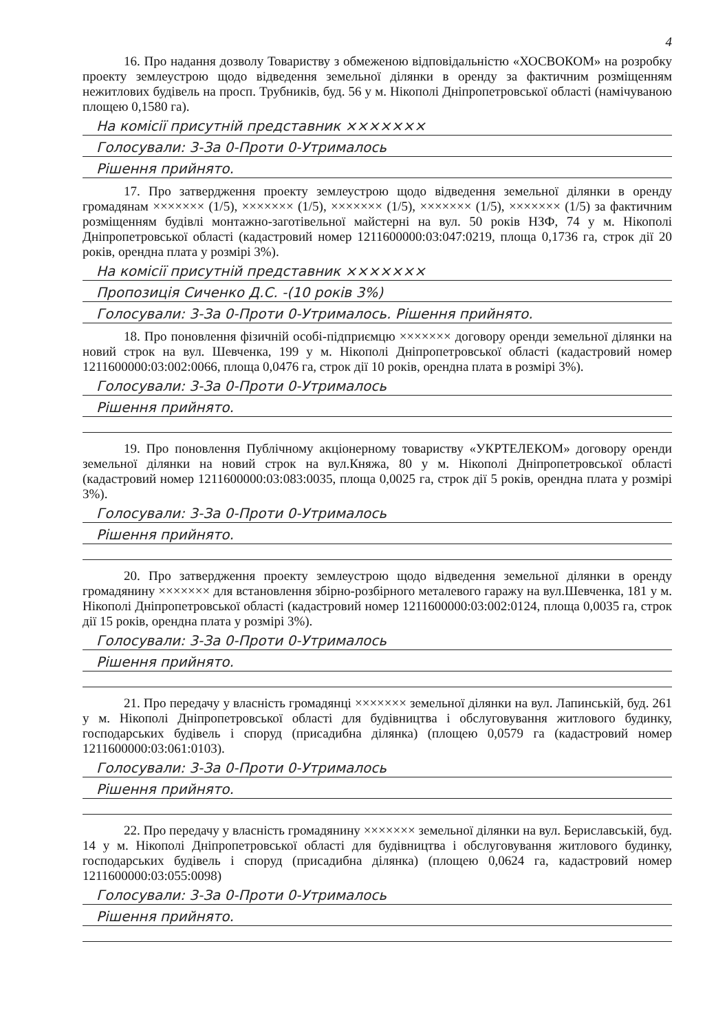4
16. Про надання дозволу Товариству з обмеженою відповідальністю «ХОСВОКОМ» на розробку проекту землеустрою щодо відведення земельної ділянки в оренду за фактичним розміщенням нежитлових будівель на просп. Трубників, буд. 56 у м. Нікополі Дніпропетровської області (намічуваною площею 0,1580 га).
На комісії присутній представник ×××××××
Голосували: 3-За 0-Проти 0-Утрималось
Рішення прийнято.
17. Про затвердження проекту землеустрою щодо відведення земельної ділянки в оренду громадянам ××××××× (1/5), ××××××× (1/5), ××××××× (1/5), ××××××× (1/5), ××××××× (1/5) за фактичним розміщенням будівлі монтажно-заготівельної майстерні на вул. 50 років НЗФ, 74 у м. Нікополі Дніпропетровської області (кадастровий номер 1211600000:03:047:0219, площа 0,1736 га, строк дії 20 років, орендна плата у розмірі 3%).
На комісії присутній представник ×××××××
Пропозиція Сиченко Д.С. -(10 років 3%)
Голосували: 3-За 0-Проти 0-Утрималось. Рішення прийнято.
18. Про поновлення фізичній особі-підприємцю ××××××× договору оренди земельної ділянки на новий строк на вул. Шевченка, 199 у м. Нікополі Дніпропетровської області (кадастровий номер 1211600000:03:002:0066, площа 0,0476 га, строк дії 10 років, орендна плата в розмірі 3%).
Голосували: 3-За 0-Проти 0-Утрималось
Рішення прийнято.
19. Про поновлення Публічному акціонерному товариству «УКРТЕЛЕКОМ» договору оренди земельної ділянки на новий строк на вул.Княжа, 80 у м. Нікополі Дніпропетровської області (кадастровий номер 1211600000:03:083:0035, площа 0,0025 га, строк дії 5 років, орендна плата у розмірі 3%).
Голосували: 3-За 0-Проти 0-Утрималось
Рішення прийнято.
20. Про затвердження проекту землеустрою щодо відведення земельної ділянки в оренду громадянину ××××××× для встановлення збірно-розбірного металевого гаражу на вул.Шевченка, 181 у м. Нікополі Дніпропетровської області (кадастровий номер 1211600000:03:002:0124, площа 0,0035 га, строк дії 15 років, орендна плата у розмірі 3%).
Голосували: 3-За 0-Проти 0-Утрималось
Рішення прийнято.
21. Про передачу у власність громадянці ××××××× земельної ділянки на вул. Лапинській, буд. 261 у м. Нікополі Дніпропетровської області для будівництва і обслуговування житлового будинку, господарських будівель і споруд (присадибна ділянка) (площею 0,0579 га (кадастровий номер 1211600000:03:061:0103).
Голосували: 3-За 0-Проти 0-Утрималось
Рішення прийнято.
22. Про передачу у власність громадянину ××××××× земельної ділянки на вул. Бериславській, буд. 14 у м. Нікополі Дніпропетровської області для будівництва і обслуговування житлового будинку, господарських будівель і споруд (присадибна ділянка) (площею 0,0624 га, кадастровий номер 1211600000:03:055:0098)
Голосували: 3-За 0-Проти 0-Утрималось
Рішення прийнято.